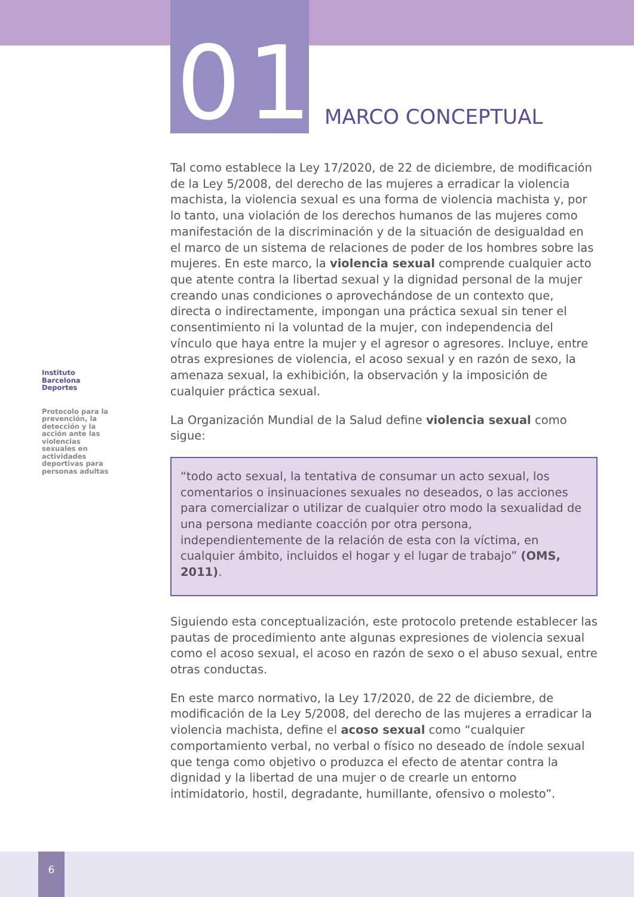01 MARCO CONCEPTUAL
Instituto Barcelona Deportes
Protocolo para la prevención, la detección y la acción ante las violencias sexuales en actividades deportivas para personas adultas
Tal como establece la Ley 17/2020, de 22 de diciembre, de modificación de la Ley 5/2008, del derecho de las mujeres a erradicar la violencia machista, la violencia sexual es una forma de violencia machista y, por lo tanto, una violación de los derechos humanos de las mujeres como manifestación de la discriminación y de la situación de desigualdad en el marco de un sistema de relaciones de poder de los hombres sobre las mujeres. En este marco, la violencia sexual comprende cualquier acto que atente contra la libertad sexual y la dignidad personal de la mujer creando unas condiciones o aprovechándose de un contexto que, directa o indirectamente, impongan una práctica sexual sin tener el consentimiento ni la voluntad de la mujer, con independencia del vínculo que haya entre la mujer y el agresor o agresores. Incluye, entre otras expresiones de violencia, el acoso sexual y en razón de sexo, la amenaza sexual, la exhibición, la observación y la imposición de cualquier práctica sexual.
La Organización Mundial de la Salud define violencia sexual como sigue:
“todo acto sexual, la tentativa de consumar un acto sexual, los comentarios o insinuaciones sexuales no deseados, o las acciones para comercializar o utilizar de cualquier otro modo la sexualidad de una persona mediante coacción por otra persona, independientemente de la relación de esta con la víctima, en cualquier ámbito, incluidos el hogar y el lugar de trabajo” (OMS, 2011).
Siguiendo esta conceptualización, este protocolo pretende establecer las pautas de procedimiento ante algunas expresiones de violencia sexual como el acoso sexual, el acoso en razón de sexo o el abuso sexual, entre otras conductas.
En este marco normativo, la Ley 17/2020, de 22 de diciembre, de modificación de la Ley 5/2008, del derecho de las mujeres a erradicar la violencia machista, define el acoso sexual como “cualquier comportamiento verbal, no verbal o físico no deseado de índole sexual que tenga como objetivo o produzca el efecto de atentar contra la dignidad y la libertad de una mujer o de crearle un entorno intimidatorio, hostil, degradante, humillante, ofensivo o molesto”.
6